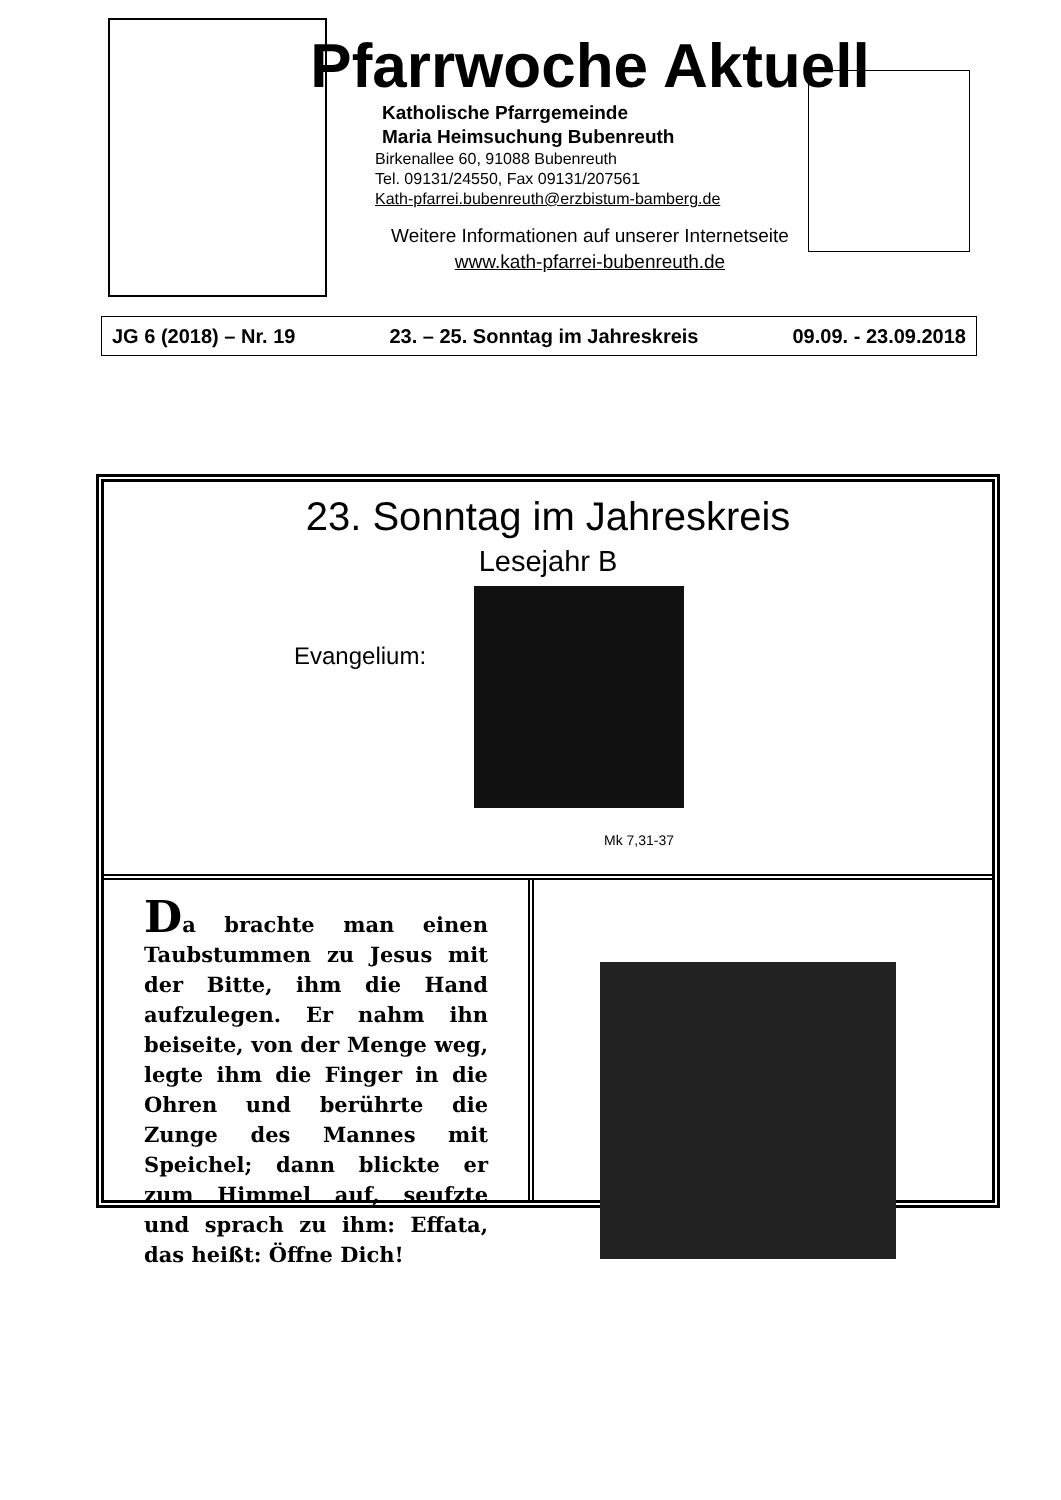Pfarrwoche Aktuell
Katholische Pfarrgemeinde
Maria Heimsuchung Bubenreuth
Birkenallee 60, 91088 Bubenreuth
Tel. 09131/24550, Fax 09131/207561
Kath-pfarrei.bubenreuth@erzbistum-bamberg.de
Weitere Informationen auf unserer Internetseite
www.kath-pfarrei-bubenreuth.de
JG 6 (2018) – Nr. 19 23. – 25. Sonntag im Jahreskreis 09.09. - 23.09.2018
23. Sonntag im Jahreskreis
Lesejahr B
Evangelium:
Mk 7,31-37
Da brachte man einen Taubstummen zu Jesus mit der Bitte, ihm die Hand aufzulegen. Er nahm ihn beiseite, von der Menge weg, legte ihm die Finger in die Ohren und berührte die Zunge des Mannes mit Speichel; dann blickte er zum Himmel auf, seufzte und sprach zu ihm: Effata, das heißt: Öffne Dich!